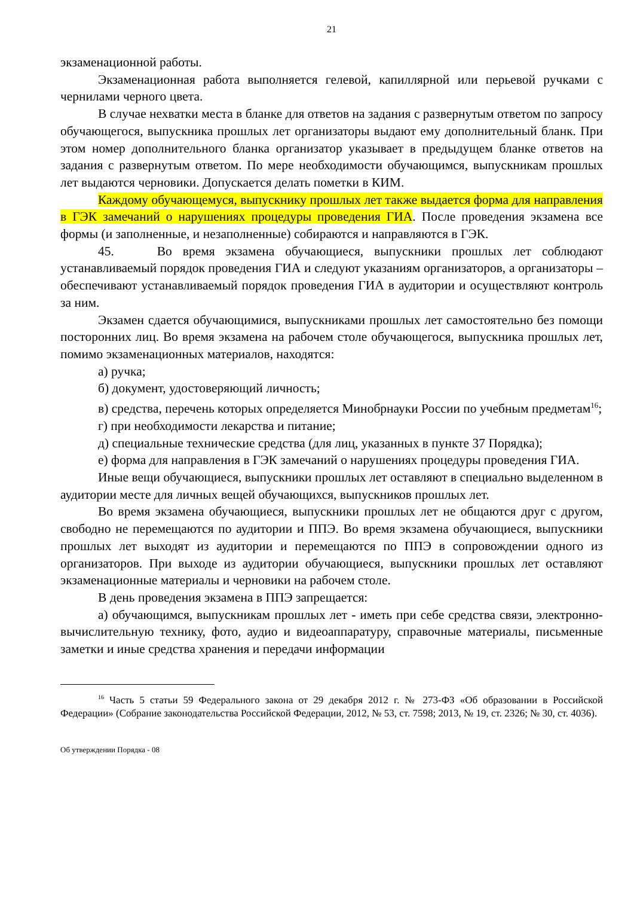21
экзаменационной работы.
Экзаменационная работа выполняется гелевой, капиллярной или перьевой ручками с чернилами черного цвета.
В случае нехватки места в бланке для ответов на задания с развернутым ответом по запросу обучающегося, выпускника прошлых лет организаторы выдают ему дополнительный бланк. При этом номер дополнительного бланка организатор указывает в предыдущем бланке ответов на задания с развернутым ответом. По мере необходимости обучающимся, выпускникам прошлых лет выдаются черновики. Допускается делать пометки в КИМ.
Каждому обучающемуся, выпускнику прошлых лет также выдается форма для направления в ГЭК замечаний о нарушениях процедуры проведения ГИА. После проведения экзамена все формы (и заполненные, и незаполненные) собираются и направляются в ГЭК.
45. Во время экзамена обучающиеся, выпускники прошлых лет соблюдают устанавливаемый порядок проведения ГИА и следуют указаниям организаторов, а организаторы – обеспечивают устанавливаемый порядок проведения ГИА в аудитории и осуществляют контроль за ним.
Экзамен сдается обучающимися, выпускниками прошлых лет самостоятельно без помощи посторонних лиц. Во время экзамена на рабочем столе обучающегося, выпускника прошлых лет, помимо экзаменационных материалов, находятся:
а) ручка;
б) документ, удостоверяющий личность;
в) средства, перечень которых определяется Минобрнауки России по учебным предметам<sup>16</sup>;
г) при необходимости лекарства и питание;
д) специальные технические средства (для лиц, указанных в пункте 37 Порядка);
е) форма для направления в ГЭК замечаний о нарушениях процедуры проведения ГИА.
Иные вещи обучающиеся, выпускники прошлых лет оставляют в специально выделенном в аудитории месте для личных вещей обучающихся, выпускников прошлых лет.
Во время экзамена обучающиеся, выпускники прошлых лет не общаются друг с другом, свободно не перемещаются по аудитории и ППЭ. Во время экзамена обучающиеся, выпускники прошлых лет выходят из аудитории и перемещаются по ППЭ в сопровождении одного из организаторов. При выходе из аудитории обучающиеся, выпускники прошлых лет оставляют экзаменационные материалы и черновики на рабочем столе.
В день проведения экзамена в ППЭ запрещается:
а) обучающимся, выпускникам прошлых лет - иметь при себе средства связи, электронно-вычислительную технику, фото, аудио и видеоаппаратуру, справочные материалы, письменные заметки и иные средства хранения и передачи информации
<sup>16</sup> Часть 5 статьи 59 Федерального закона от 29 декабря 2012 г. № 273-ФЗ «Об образовании в Российской Федерации» (Собрание законодательства Российской Федерации, 2012, № 53, ст. 7598; 2013, № 19, ст. 2326; № 30, ст. 4036).
Об утверждении Порядка - 08